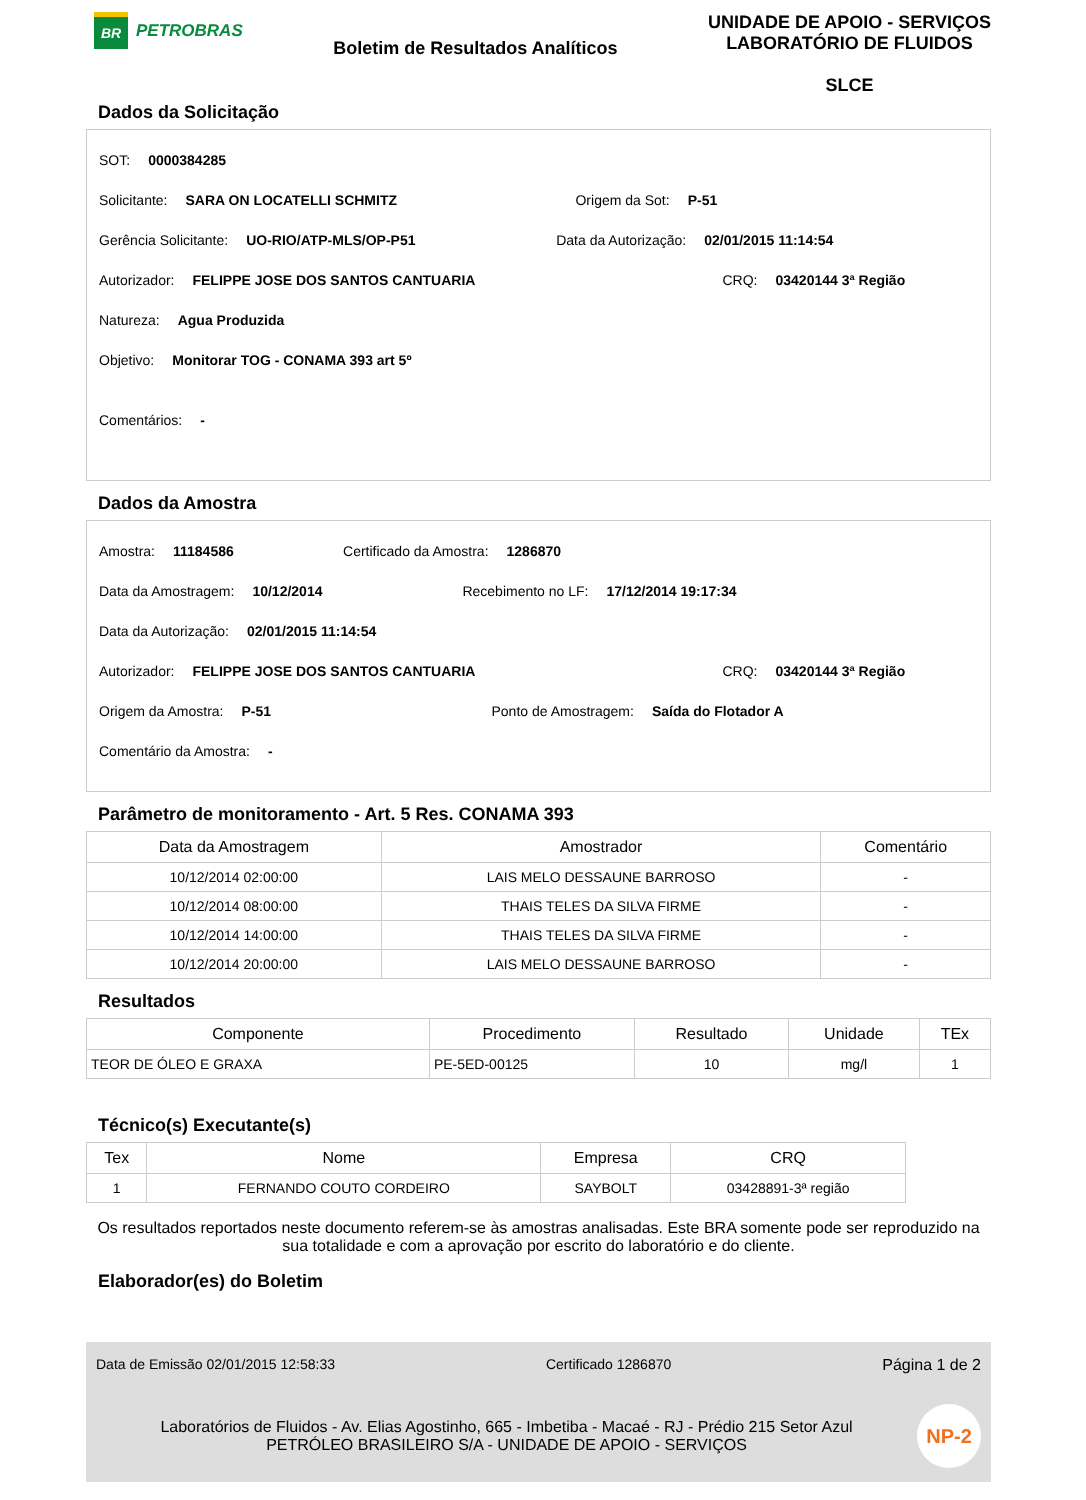BR
PETROBRAS
Boletim de Resultados Analíticos
UNIDADE DE APOIO - SERVIÇOS
LABORATÓRIO DE FLUIDOS
SLCE
Dados da Solicitação
SOT: 0000384285
Solicitante: SARA ON LOCATELLI SCHMITZ Origem da Sot: P-51
Gerência Solicitante: UO-RIO/ATP-MLS/OP-P51 Data da Autorização: 02/01/2015 11:14:54
Autorizador: FELIPPE JOSE DOS SANTOS CANTUARIA CRQ: 03420144 3ª Região
Natureza: Agua Produzida
Objetivo: Monitorar TOG - CONAMA 393 art 5º
Comentários: -
Dados da Amostra
Amostra: 11184586 Certificado da Amostra: 1286870
Data da Amostragem: 10/12/2014 Recebimento no LF: 17/12/2014 19:17:34
Data da Autorização: 02/01/2015 11:14:54
Autorizador: FELIPPE JOSE DOS SANTOS CANTUARIA CRQ: 03420144 3ª Região
Origem da Amostra: P-51 Ponto de Amostragem: Saída do Flotador A
Comentário da Amostra: -
Parâmetro de monitoramento - Art. 5 Res. CONAMA 393
| Data da Amostragem | Amostrador | Comentário |
| --- | --- | --- |
| 10/12/2014 02:00:00 | LAIS MELO DESSAUNE BARROSO | - |
| 10/12/2014 08:00:00 | THAIS TELES DA SILVA FIRME | - |
| 10/12/2014 14:00:00 | THAIS TELES DA SILVA FIRME | - |
| 10/12/2014 20:00:00 | LAIS MELO DESSAUNE BARROSO | - |
Resultados
| Componente | Procedimento | Resultado | Unidade | TEx |
| --- | --- | --- | --- | --- |
| TEOR DE ÓLEO E GRAXA | PE-5ED-00125 | 10 | mg/l | 1 |
Técnico(s) Executante(s)
| Tex | Nome | Empresa | CRQ |
| --- | --- | --- | --- |
| 1 | FERNANDO COUTO CORDEIRO | SAYBOLT | 03428891-3ª região |
Os resultados reportados neste documento referem-se às amostras analisadas. Este BRA somente pode ser reproduzido na sua totalidade e com a aprovação por escrito do laboratório e do cliente.
Elaborador(es) do Boletim
Data de Emissão 02/01/2015 12:58:33 Certificado 1286870 Página 1 de 2
Laboratórios de Fluidos - Av. Elias Agostinho, 665 - Imbetiba - Macaé - RJ - Prédio 215 Setor Azul
PETRÓLEO BRASILEIRO S/A - UNIDADE DE APOIO - SERVIÇOS
NP-2